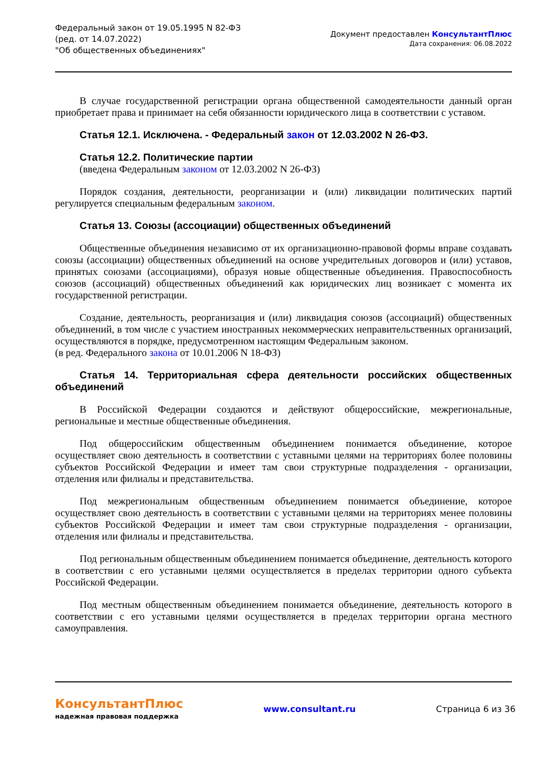Федеральный закон от 19.05.1995 N 82-ФЗ
(ред. от 14.07.2022)
"Об общественных объединениях"
Документ предоставлен КонсультантПлюс
Дата сохранения: 06.08.2022
В случае государственной регистрации органа общественной самодеятельности данный орган приобретает права и принимает на себя обязанности юридического лица в соответствии с уставом.
Статья 12.1. Исключена. - Федеральный закон от 12.03.2002 N 26-ФЗ.
Статья 12.2. Политические партии
(введена Федеральным законом от 12.03.2002 N 26-ФЗ)
Порядок создания, деятельности, реорганизации и (или) ликвидации политических партий регулируется специальным федеральным законом.
Статья 13. Союзы (ассоциации) общественных объединений
Общественные объединения независимо от их организационно-правовой формы вправе создавать союзы (ассоциации) общественных объединений на основе учредительных договоров и (или) уставов, принятых союзами (ассоциациями), образуя новые общественные объединения. Правоспособность союзов (ассоциаций) общественных объединений как юридических лиц возникает с момента их государственной регистрации.
Создание, деятельность, реорганизация и (или) ликвидация союзов (ассоциаций) общественных объединений, в том числе с участием иностранных некоммерческих неправительственных организаций, осуществляются в порядке, предусмотренном настоящим Федеральным законом.
(в ред. Федерального закона от 10.01.2006 N 18-ФЗ)
Статья 14. Территориальная сфера деятельности российских общественных объединений
В Российской Федерации создаются и действуют общероссийские, межрегиональные, региональные и местные общественные объединения.
Под общероссийским общественным объединением понимается объединение, которое осуществляет свою деятельность в соответствии с уставными целями на территориях более половины субъектов Российской Федерации и имеет там свои структурные подразделения - организации, отделения или филиалы и представительства.
Под межрегиональным общественным объединением понимается объединение, которое осуществляет свою деятельность в соответствии с уставными целями на территориях менее половины субъектов Российской Федерации и имеет там свои структурные подразделения - организации, отделения или филиалы и представительства.
Под региональным общественным объединением понимается объединение, деятельность которого в соответствии с его уставными целями осуществляется в пределах территории одного субъекта Российской Федерации.
Под местным общественным объединением понимается объединение, деятельность которого в соответствии с его уставными целями осуществляется в пределах территории органа местного самоуправления.
КонсультантПлюс
надежная правовая поддержка
www.consultant.ru Страница 6 из 36